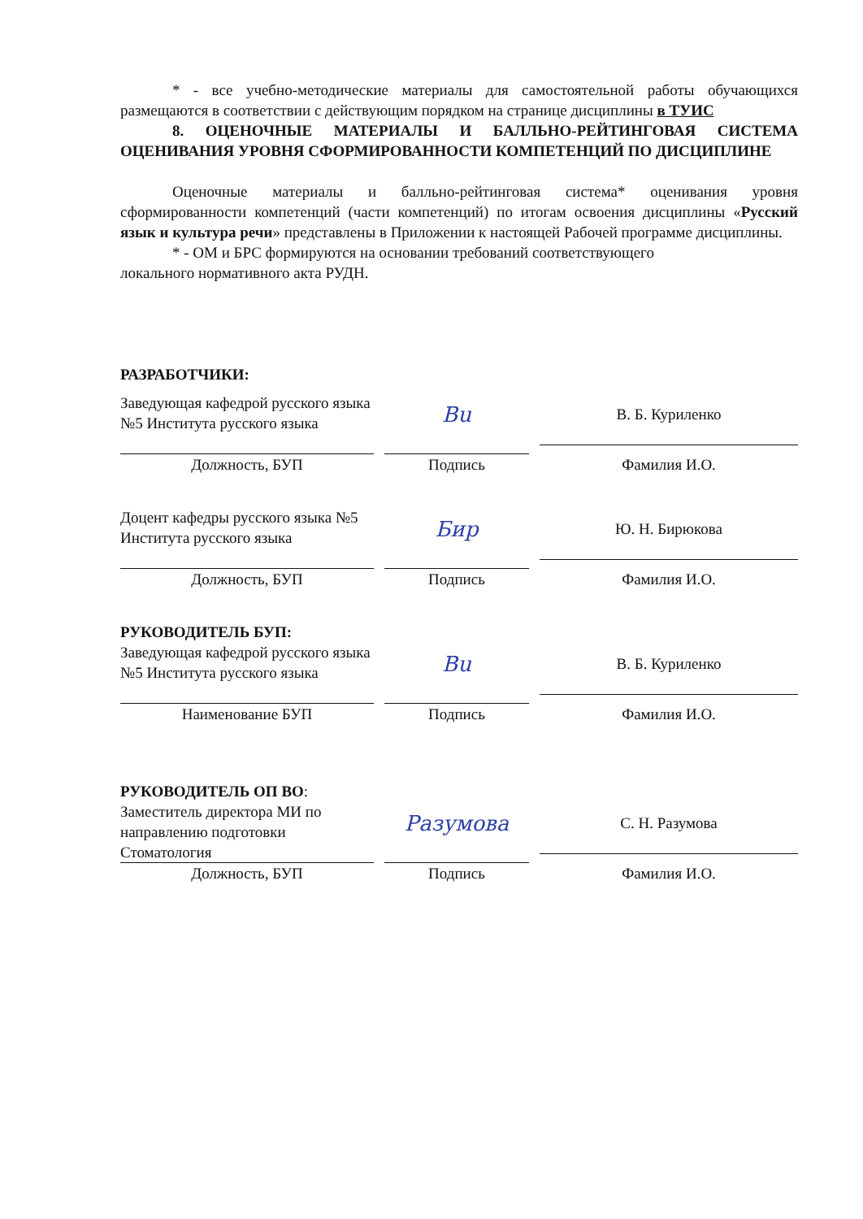* - все учебно-методические материалы для самостоятельной работы обучающихся размещаются в соответствии с действующим порядком на странице дисциплины в ТУИС
8. ОЦЕНОЧНЫЕ МАТЕРИАЛЫ И БАЛЛЬНО-РЕЙТИНГОВАЯ СИСТЕМА ОЦЕНИВАНИЯ УРОВНЯ СФОРМИРОВАННОСТИ КОМПЕТЕНЦИЙ ПО ДИСЦИПЛИНЕ
Оценочные материалы и балльно-рейтинговая система* оценивания уровня сформированности компетенций (части компетенций) по итогам освоения дисциплины «Русский язык и культура речи» представлены в Приложении к настоящей Рабочей программе дисциплины.
* - ОМ и БРС формируются на основании требований соответствующего
локального нормативного акта РУДН.
РАЗРАБОТЧИКИ:
Заведующая кафедрой русского языка №5 Института русского языка
Bu
В. Б. Куриленко
Должность, БУП Подпись Фамилия И.О.
Доцент кафедры русского языка №5 Института русского языка
Бир
Ю. Н. Бирюкова
Должность, БУП Подпись Фамилия И.О.
РУКОВОДИТЕЛЬ БУП:
Заведующая кафедрой русского языка №5 Института русского языка
Bu
В. Б. Куриленко
Наименование БУП Подпись Фамилия И.О.
РУКОВОДИТЕЛЬ ОП ВО:
Заместитель директора МИ по направлению подготовки Стоматология
Разумова
С. Н. Разумова
Должность, БУП Подпись Фамилия И.О.